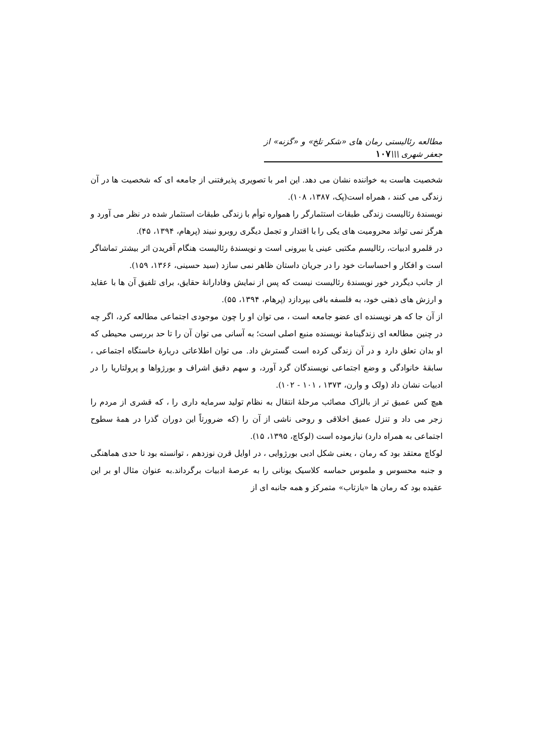مطالعه رئالیستی رمان های «شکر تلخ» و «گزنه» از جعفر شهری \\\۱۰۷
شخصیت هاست به خواننده نشان می دهد. این امر با تصویری پذیرفتنی از جامعه ای که شخصیت ها در آن زندگی می کنند ، همراه است(پک، ۱۳۸۷، ۱۰۸).
نویسندهٔ رئالیست زندگی طبقات استثمارگر را همواره توأم با زندگی طبقات استثمار شده در نظر می آورد و هرگز نمی تواند محرومیت های یکی را با اقتدار و تجمل دیگری روبرو نبیند (پرهام، ۱۳۹۴، ۴۵).
در قلمرو ادبیات، رئالیسم مکتبی عینی یا بیرونی است و نویسندهٔ رئالیست هنگام آفریدن اثر بیشتر تماشاگر است و افکار و احساسات خود را در جریان داستان ظاهر نمی سازد (سید حسینی، ۱۳۶۶، ۱۵۹).
از جانب دیگردر خور نویسندهٔ رئالیست نیست که پس از نمایش وفادارانهٔ حقایق، برای تلفیق آن ها با عقاید و ارزش های ذهنی خود، به فلسفه بافی بپردازد (پرهام، ۱۳۹۴، ۵۵).
از آن جا که هر نویسنده ای عضو جامعه است ، می توان او را چون موجودی اجتماعی مطالعه کرد، اگر چه در چنین مطالعه ای زندگینامهٔ نویسنده منبع اصلی است؛ به آسانی می توان آن را تا حد بررسی محیطی که او بدان تعلق دارد و در آن زندگی کرده است گسترش داد. می توان اطلاعاتی دربارهٔ خاستگاه اجتماعی ، سابقهٔ خانوادگی و وضع اجتماعی نویسندگان گرد آورد، و سهم دقیق اشراف و بورژواها و پرولتاریا را در ادبیات نشان داد (ولک و وارن، ۱۳۷۳ ، ۱۰۱ - ۱۰۲).
هیچ کس عمیق تر از بالزاک مصائب مرحلهٔ انتقال به نظام تولید سرمایه داری را ، که قشری از مردم را زجر می داد و تنزل عمیق اخلاقی و روحی ناشی از آن را (که ضرورتاً این دوران گذرا در همهٔ سطوح اجتماعی به همراه دارد) نیازموده است (لوکاچ، ۱۳۹۵، ۱۵).
لوکاچ معتقد بود که رمان ، یعنی شکل ادبی بورژوایی ، در اوایل قرن نوزدهم ، توانسته بود تا حدی هماهنگی و جنبه محسوس و ملموس حماسه کلاسیک یونانی را به عرصهٔ ادبیات برگرداند.به عنوان مثال او بر این عقیده بود که رمان ها «بازتاب» متمرکز و همه جانبه ای از